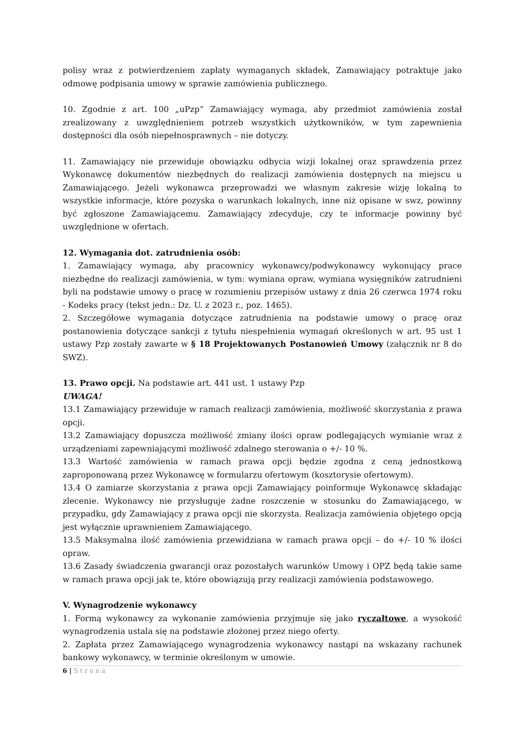polisy wraz z potwierdzeniem zapłaty wymaganych składek, Zamawiający potraktuje jako odmowę podpisania umowy w sprawie zamówienia publicznego.
10. Zgodnie z art. 100 „uPzp” Zamawiający wymaga, aby przedmiot zamówienia został zrealizowany z uwzględnieniem potrzeb wszystkich użytkowników, w tym zapewnienia dostępności dla osób niepełnosprawnych – nie dotyczy.
11. Zamawiający nie przewiduje obowiązku odbycia wizji lokalnej oraz sprawdzenia przez Wykonawcę dokumentów niezbędnych do realizacji zamówienia dostępnych na miejscu u Zamawiającego. Jeżeli wykonawca przeprowadzi we własnym zakresie wizję lokalną to wszystkie informacje, które pozyska o warunkach lokalnych, inne niż opisane w swz, powinny być zgłoszone Zamawiającemu. Zamawiający zdecyduje, czy te informacje powinny być uwzględnione w ofertach.
12. Wymagania dot. zatrudnienia osób:
1. Zamawiający wymaga, aby pracownicy wykonawcy/podwykonawcy wykonujący prace niezbędne do realizacji zamówienia, w tym: wymiana opraw, wymiana wysięgników zatrudnieni byli na podstawie umowy o pracę w rozumieniu przepisów ustawy z dnia 26 czerwca 1974 roku - Kodeks pracy (tekst jedn.: Dz. U. z 2023 r., poz. 1465).
2. Szczegółowe wymagania dotyczące zatrudnienia na podstawie umowy o pracę oraz postanowienia dotyczące sankcji z tytułu niespełnienia wymagań określonych w art. 95 ust 1 ustawy Pzp zostały zawarte w § 18 Projektowanych Postanowień Umowy (załącznik nr 8 do SWZ).
13. Prawo opcji. Na podstawie art. 441 ust. 1 ustawy Pzp
UWAGA!
13.1 Zamawiający przewiduje w ramach realizacji zamówienia, możliwość skorzystania z prawa opcji.
13.2 Zamawiający dopuszcza możliwość zmiany ilości opraw podlegających wymianie wraz z urządzeniami zapewniającymi możliwość zdalnego sterowania o +/- 10 %.
13.3 Wartość zamówienia w ramach prawa opcji będzie zgodna z ceną jednostkową zaproponowaną przez Wykonawcę w formularzu ofertowym (kosztorysie ofertowym).
13.4 O zamiarze skorzystania z prawa opcji Zamawiający poinformuje Wykonawcę składając zlecenie. Wykonawcy nie przysługuje żadne roszczenie w stosunku do Zamawiającego, w przypadku, gdy Zamawiający z prawa opcji nie skorzysta. Realizacja zamówienia objętego opcją jest wyłącznie uprawnieniem Zamawiającego.
13.5 Maksymalna ilość zamówienia przewidziana w ramach prawa opcji – do +/- 10 % ilości opraw.
13.6 Zasady świadczenia gwarancji oraz pozostałych warunków Umowy i OPZ będą takie same w ramach prawa opcji jak te, które obowiązują przy realizacji zamówienia podstawowego.
V. Wynagrodzenie wykonawcy
1. Formą wykonawcy za wykonanie zamówienia przyjmuje się jako ryczałtowe, a wysokość wynagrodzenia ustala się na podstawie złożonej przez niego oferty.
2. Zapłata przez Zamawiającego wynagrodzenia wykonawcy nastąpi na wskazany rachunek bankowy wykonawcy, w terminie określonym w umowie.
6 | Strona